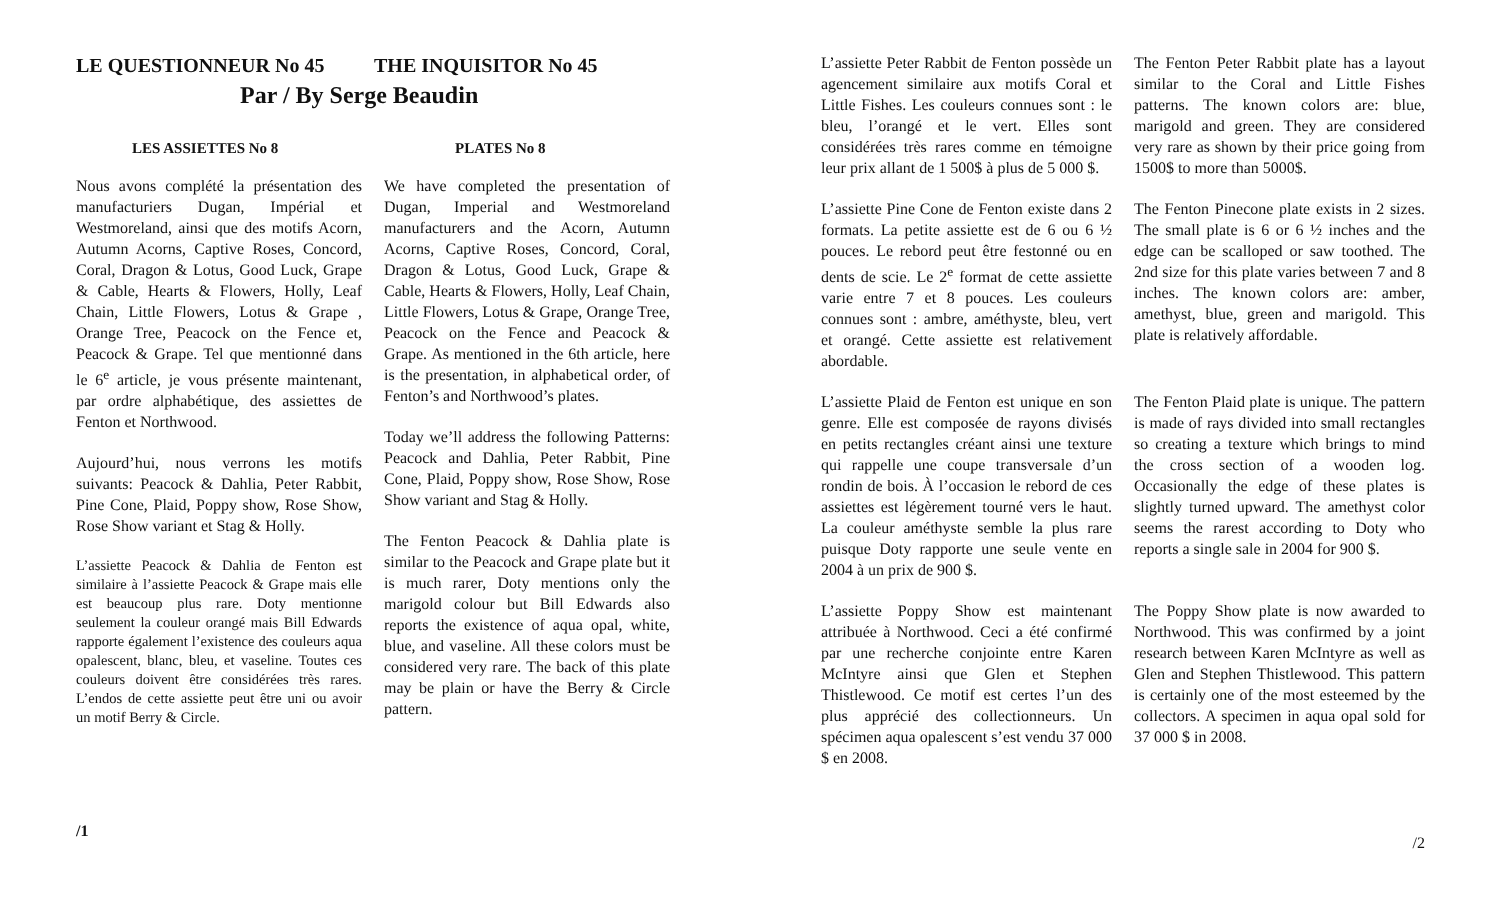LE QUESTIONNEUR No 45 THE INQUISITOR No 45
Par / By Serge Beaudin
LES ASSIETTES No 8 PLATES No 8
Nous avons complété la présentation des manufacturiers Dugan, Impérial et Westmoreland, ainsi que des motifs Acorn, Autumn Acorns, Captive Roses, Concord, Coral, Dragon & Lotus, Good Luck, Grape & Cable, Hearts & Flowers, Holly, Leaf Chain, Little Flowers, Lotus & Grape , Orange Tree, Peacock on the Fence et, Peacock & Grape. Tel que mentionné dans le 6<sup>e</sup> article, je vous présente maintenant, par ordre alphabétique, des assiettes de Fenton et Northwood.
Aujourd’hui, nous verrons les motifs suivants: Peacock & Dahlia, Peter Rabbit, Pine Cone, Plaid, Poppy show, Rose Show, Rose Show variant et Stag & Holly.
L’assiette Peacock & Dahlia de Fenton est similaire à l’assiette Peacock & Grape mais elle est beaucoup plus rare. Doty mentionne seulement la couleur orangé mais Bill Edwards rapporte également l’existence des couleurs aqua opalescent, blanc, bleu, et vaseline. Toutes ces couleurs doivent être considérées très rares. L’endos de cette assiette peut être uni ou avoir un motif Berry & Circle.
We have completed the presentation of Dugan, Imperial and Westmoreland manufacturers and the Acorn, Autumn Acorns, Captive Roses, Concord, Coral, Dragon & Lotus, Good Luck, Grape & Cable, Hearts & Flowers, Holly, Leaf Chain, Little Flowers, Lotus & Grape, Orange Tree, Peacock on the Fence and Peacock & Grape. As mentioned in the 6th article, here is the presentation, in alphabetical order, of Fenton’s and Northwood’s plates.
Today we’ll address the following Patterns: Peacock and Dahlia, Peter Rabbit, Pine Cone, Plaid, Poppy show, Rose Show, Rose Show variant and Stag & Holly.
The Fenton Peacock & Dahlia plate is similar to the Peacock and Grape plate but it is much rarer, Doty mentions only the marigold colour but Bill Edwards also reports the existence of aqua opal, white, blue, and vaseline. All these colors must be considered very rare. The back of this plate may be plain or have the Berry & Circle pattern.
/1
L’assiette Peter Rabbit de Fenton possède un agencement similaire aux motifs Coral et Little Fishes. Les couleurs connues sont : le bleu, l’orangé et le vert. Elles sont considérées très rares comme en témoigne leur prix allant de 1 500$ à plus de 5 000 $.
The Fenton Peter Rabbit plate has a layout similar to the Coral and Little Fishes patterns. The known colors are: blue, marigold and green. They are considered very rare as shown by their price going from 1500$ to more than 5000$.
L’assiette Pine Cone de Fenton existe dans 2 formats. La petite assiette est de 6 ou 6 ½ pouces. Le rebord peut être festonné ou en dents de scie. Le 2<sup>e</sup> format de cette assiette varie entre 7 et 8 pouces. Les couleurs connues sont : ambre, améthyste, bleu, vert et orangé. Cette assiette est relativement abordable.
The Fenton Pinecone plate exists in 2 sizes. The small plate is 6 or 6 ½ inches and the edge can be scalloped or saw toothed. The 2nd size for this plate varies between 7 and 8 inches. The known colors are: amber, amethyst, blue, green and marigold. This plate is relatively affordable.
L’assiette Plaid de Fenton est unique en son genre. Elle est composée de rayons divisés en petits rectangles créant ainsi une texture qui rappelle une coupe transversale d’un rondin de bois. À l’occasion le rebord de ces assiettes est légèrement tourné vers le haut. La couleur améthyste semble la plus rare puisque Doty rapporte une seule vente en 2004 à un prix de 900 $.
The Fenton Plaid plate is unique. The pattern is made of rays divided into small rectangles so creating a texture which brings to mind the cross section of a wooden log. Occasionally the edge of these plates is slightly turned upward. The amethyst color seems the rarest according to Doty who reports a single sale in 2004 for 900 $.
L’assiette Poppy Show est maintenant attribuée à Northwood. Ceci a été confirmé par une recherche conjointe entre Karen McIntyre ainsi que Glen et Stephen Thistlewood. Ce motif est certes l’un des plus apprécié des collectionneurs. Un spécimen aqua opalescent s’est vendu 37 000 $ en 2008.
The Poppy Show plate is now awarded to Northwood. This was confirmed by a joint research between Karen McIntyre as well as Glen and Stephen Thistlewood. This pattern is certainly one of the most esteemed by the collectors. A specimen in aqua opal sold for 37 000 $ in 2008.
/2